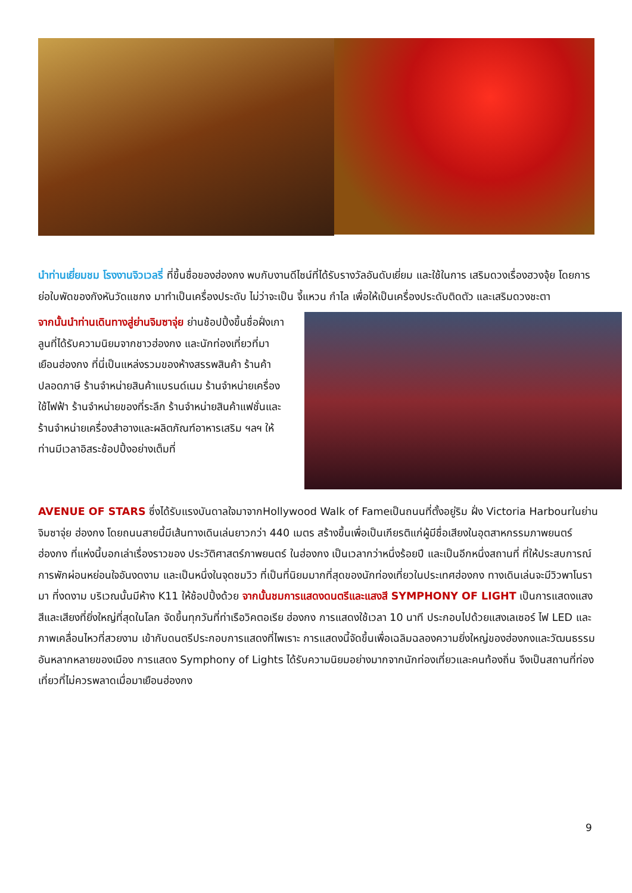นำท่านเยี่ยมชม โรงงานจิวเวลรี่ ที่ขึ้นชื่อของฮ่องกง พบกับงานดีไซน์ที่ได้รับรางวัลอันดับเยี่ยม และใช้ในการ เสริมดวงเรื่องฮวงจุ้ย โดยการย่อใบพัดของกังหันวัดแชกง มาทำเป็นเครื่องประดับ ไม่ว่าจะเป็น จี้แหวน กำไล เพื่อให้เป็นเครื่องประดับติดตัว และเสริมดวงชะตา
จากนั้นนำท่านเดินทางสู่ย่านจิมซาจุ่ย ย่านช้อปปิ้งขึ้นชื่อฝั่งเกาลูนที่ได้รับความนิยมจากชาวฮ่องกง และนักท่องเที่ยวที่มาเยือนฮ่องกง ที่นี่เป็นแหล่งรวมของห้างสรรพสินค้า ร้านค้าปลอดภาษี ร้านจำหน่ายสินค้าแบรนด์เนม ร้านจำหน่ายเครื่องใช้ไฟฟ้า ร้านจำหน่ายของที่ระลึก ร้านจำหน่ายสินค้าแฟชั่นและร้านจำหน่ายเครื่องสำอางและผลิตภัณฑ์อาหารเสริม ฯลฯ ให้ท่านมีเวลาอิสระช้อปปิ้งอย่างเต็มที่
AVENUE OF STARS ซึ่งได้รับแรงบันดาลใจมาจากHollywood Walk of Fameเป็นถนนที่ตั้งอยู่ริม ฝั่ง Victoria Harbourในย่านจิมซาจุ่ย ฮ่องกง โดยถนนสายนี้มีเส้นทางเดินเล่นยาวกว่า 440 เมตร สร้างขึ้นเพื่อเป็นเกียรติแก่ผู้มีชื่อเสียงในอุตสาหกรรมภาพยนตร์ฮ่องกง ที่แห่งนี้บอกเล่าเรื่องราวของ ประวัติศาสตร์ภาพยนตร์ ในฮ่องกง เป็นเวลากว่าหนึ่งร้อยปี และเป็นอีกหนึ่งสถานที่ ที่ให้ประสบการณ์ การพักผ่อนหย่อนใจอันงดงาม และเป็นหนึ่งในจุดชมวิว ที่เป็นที่นิยมมากที่สุดของนักท่องเที่ยวในประเทศฮ่องกง ทางเดินเล่นจะมีวิวพาโนรามา ที่งดงาม บริเวณนั้นมีห้าง K11 ให้ช้อปปิ้งด้วย จากนั้นชมการแสดงดนตรีและแสงสี SYMPHONY OF LIGHT เป็นการแสดงแสงสีและเสียงที่ยิ่งใหญ่ที่สุดในโลก จัดขึ้นทุกวันที่ท่าเรือวิคตอเรีย ฮ่องกง การแสดงใช้เวลา 10 นาที ประกอบไปด้วยแสงเลเซอร์ ไฟ LED และภาพเคลื่อนไหวที่สวยงาม เข้ากับดนตรีประกอบการแสดงที่ไพเราะ การแสดงนี้จัดขึ้นเพื่อเฉลิมฉลองความยิ่งใหญ่ของฮ่องกงและวัฒนธรรมอันหลากหลายของเมือง การแสดง Symphony of Lights ได้รับความนิยมอย่างมากจากนักท่องเที่ยวและคนท้องถิ่น จึงเป็นสถานที่ท่องเที่ยวที่ไม่ควรพลาดเมื่อมาเยือนฮ่องกง
9